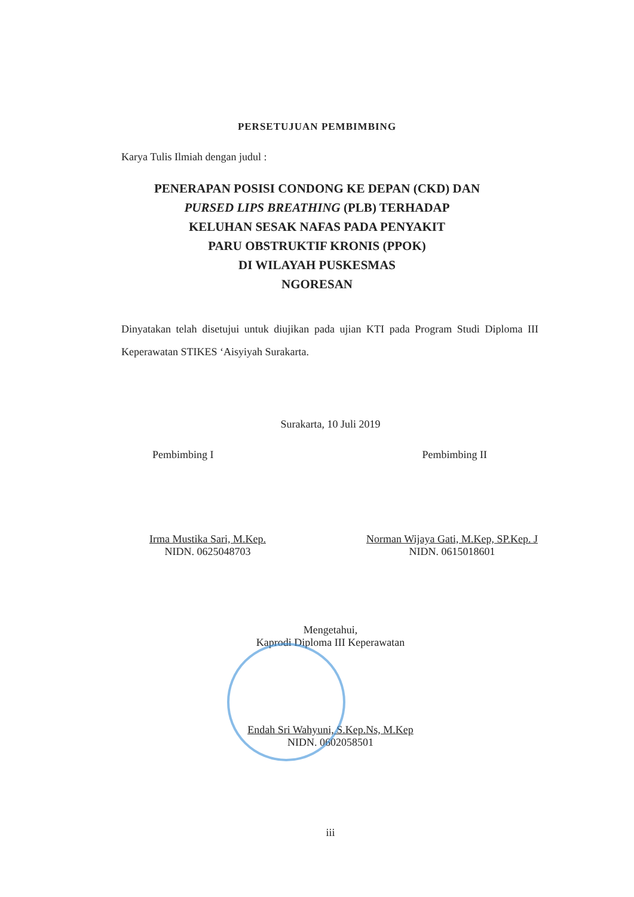PERSETUJUAN PEMBIMBING
Karya Tulis Ilmiah dengan judul :
PENERAPAN POSISI CONDONG KE DEPAN (CKD) DAN
PURSED LIPS BREATHING (PLB) TERHADAP
KELUHAN SESAK NAFAS PADA PENYAKIT
PARU OBSTRUKTIF KRONIS (PPOK)
DI WILAYAH PUSKESMAS
NGORESAN
Dinyatakan telah disetujui untuk diujikan pada ujian KTI pada Program Studi Diploma III Keperawatan STIKES ‘Aisyiyah Surakarta.
Surakarta, 10 Juli 2019
Pembimbing I Pembimbing II
Irma Mustika Sari, M.Kep.
NIDN. 0625048703
Norman Wijaya Gati, M.Kep, SP.Kep. J
NIDN. 0615018601
Mengetahui,
Kaprodi Diploma III Keperawatan
Endah Sri Wahyuni, S.Kep.Ns, M.Kep
NIDN. 0602058501
iii